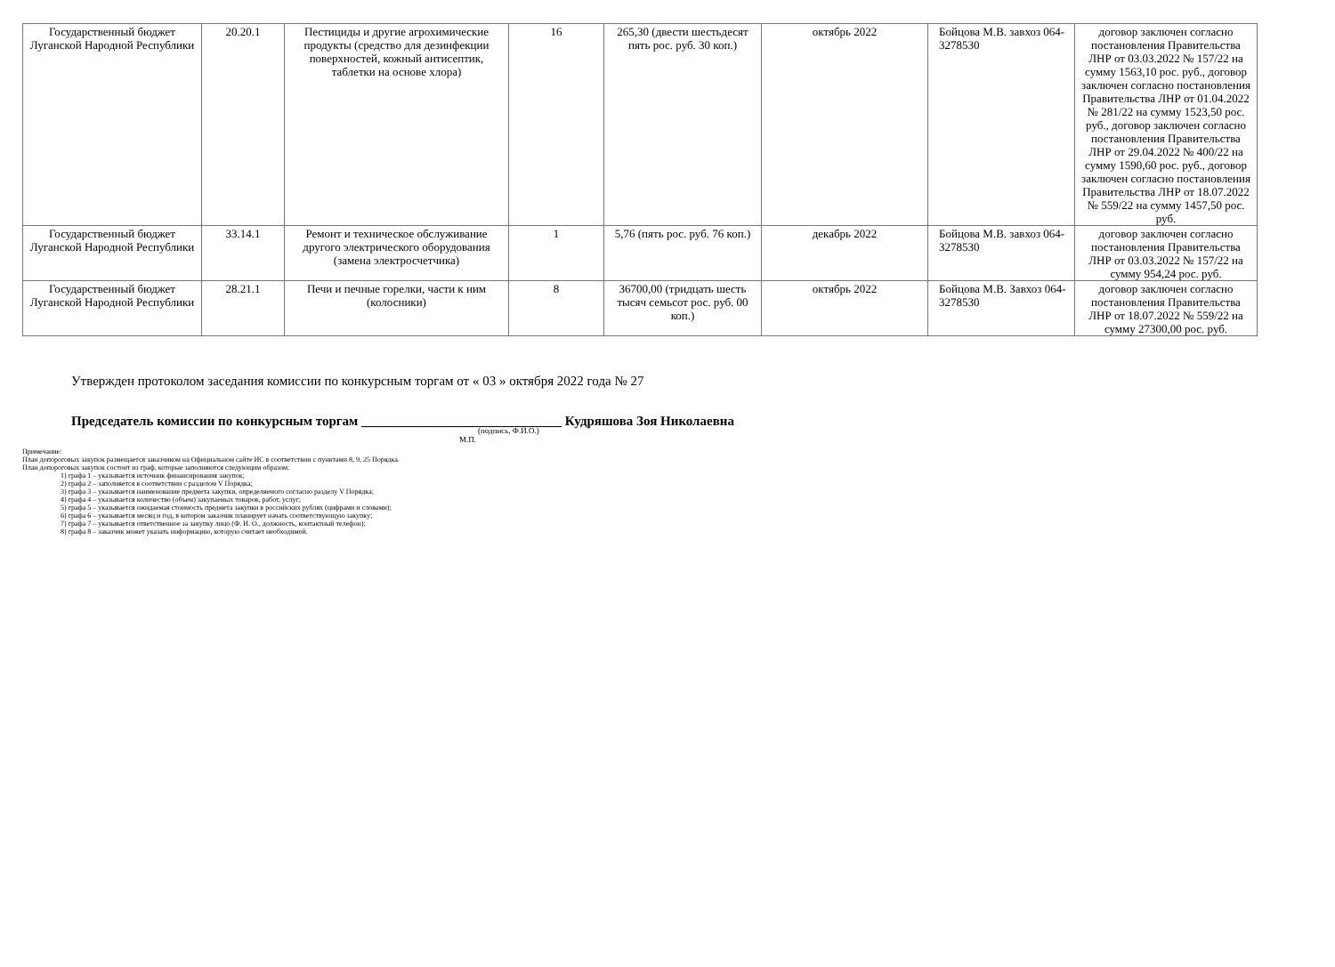| Государственный бюджет Луганской Народной Республики | 20.20.1 | Пестициды и другие агрохимические продукты (средство для дезинфекции поверхностей, кожный антисептик, таблетки на основе хлора) | 16 | 265,30 (двести шестьдесят пять рос. руб. 30 коп.) | октябрь 2022 | Бойцова М.В. завхоз 064-3278530 | договор заключен согласно постановления Правительства ЛНР от 03.03.2022 № 157/22 на сумму 1563,10 рос. руб., договор заключен согласно постановления Правительства ЛНР от 01.04.2022 № 281/22 на сумму 1523,50 рос. руб., договор заключен согласно постановления Правительства ЛНР от 29.04.2022 № 400/22 на сумму 1590,60 рос. руб., договор заключен согласно постановления Правительства ЛНР от 18.07.2022 № 559/22 на сумму 1457,50 рос. руб. |
| Государственный бюджет Луганской Народной Республики | 33.14.1 | Ремонт и техническое обслуживание другого электрического оборудования (замена электросчетчика) | 1 | 5,76 (пять рос. руб. 76 коп.) | декабрь 2022 | Бойцова М.В. завхоз 064-3278530 | договор заключен согласно постановления Правительства ЛНР от 03.03.2022 № 157/22 на сумму 954,24 рос. руб. |
| Государственный бюджет Луганской Народной Республики | 28.21.1 | Печи и печные горелки, части к ним (колосники) | 8 | 36700,00 (тридцать шесть тысяч семьсот рос. руб. 00 коп.) | октябрь 2022 | Бойцова М.В. Завхоз 064-3278530 | договор заключен согласно постановления Правительства ЛНР от 18.07.2022 № 559/22 на сумму 27300,00 рос. руб. |
Утвержден протоколом заседания комиссии по конкурсным торгам от « 03 » октября 2022 года № 27
Председатель комиссии по конкурсным торгам ______________________________ Кудряшова Зоя Николаевна
(подпись, Ф.И.О.)
М.П.
Примечание:
План допороговых закупок размещается заказчиком на Официальном сайте ИС в соответствии с пунктами 8, 9, 25 Порядка.
План допороговых закупок состоит из граф, которые заполняются следующим образом:
1) графа 1 – указывается источник финансирования закупок;
2) графа 2 – заполняется в соответствии с разделом V Порядка;
3) графа 3 – указывается наименование предмета закупки, определяемого согласно разделу V Порядка;
4) графа 4 – указывается количество (объем) закупаемых товаров, работ, услуг;
5) графа 5 – указывается ожидаемая стоимость предмета закупки в российских рублях (цифрами и словами);
6) графа 6 – указывается месяц и год, в котором заказчик планирует начать соответствующую закупку;
7) графа 7 – указывается ответственное за закупку лицо (Ф. И. О., должность, контактный телефон);
8) графа 8 – заказчик может указать информацию, которую считает необходимой.